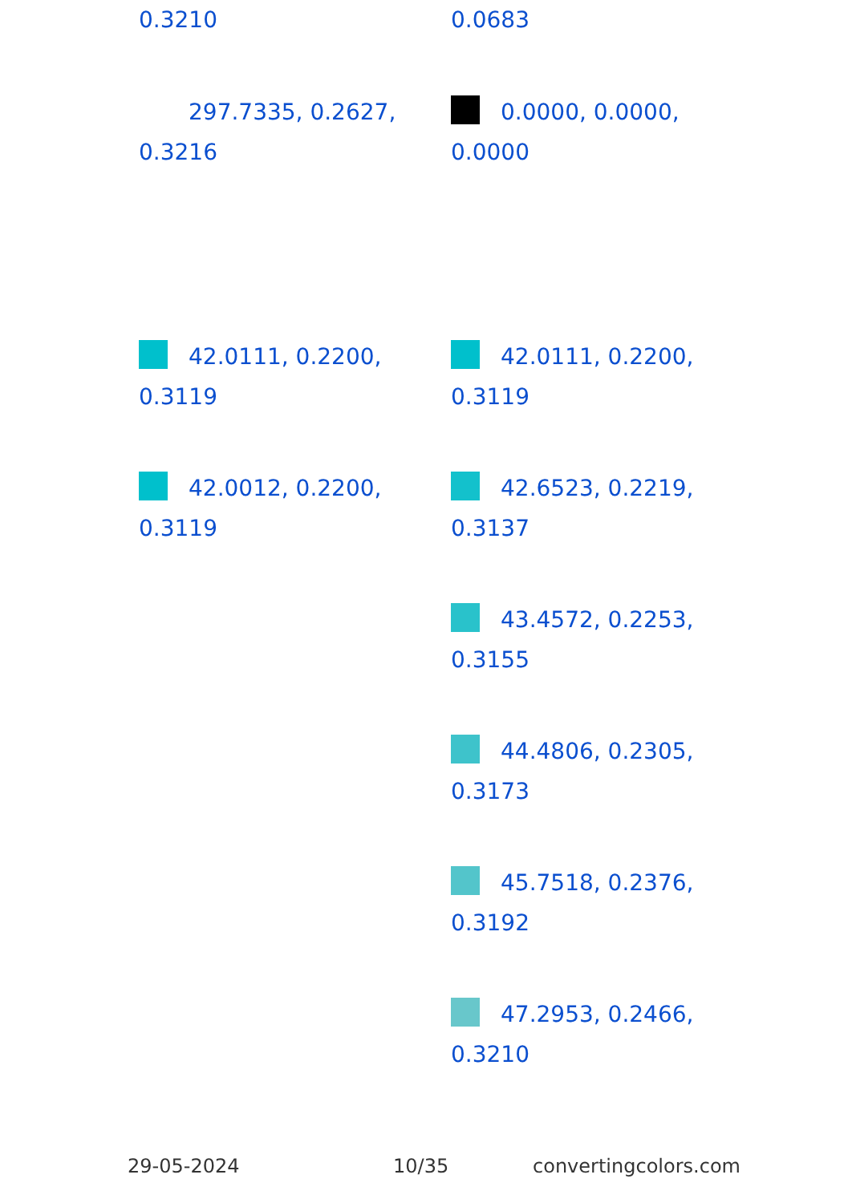0.3210 0.0683
297.7335, 0.2627, 0.3216
0.0000, 0.0000, 0.0000
42.0111, 0.2200, 0.3119
42.0111, 0.2200, 0.3119
42.0012, 0.2200, 0.3119
42.6523, 0.2219, 0.3137
43.4572, 0.2253, 0.3155
44.4806, 0.2305, 0.3173
45.7518, 0.2376, 0.3192
47.2953, 0.2466, 0.3210
29-05-2024 10/35 convertingcolors.com